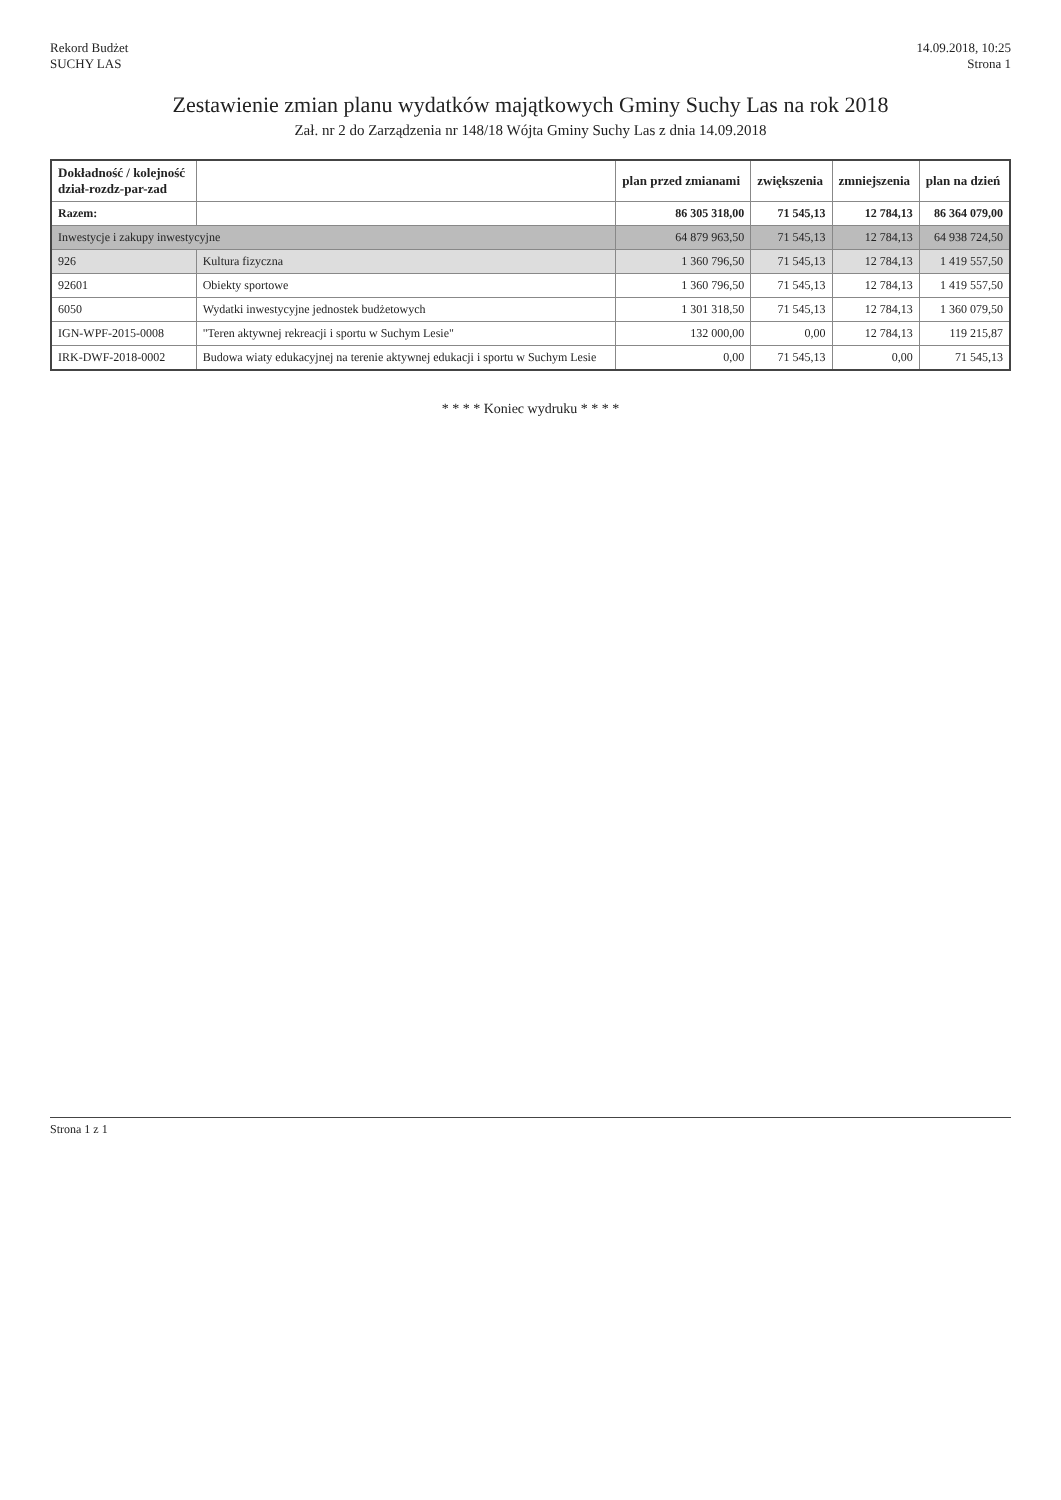Rekord Budżet
SUCHY LAS
14.09.2018, 10:25
Strona 1
Zestawienie zmian planu wydatków majątkowych Gminy Suchy Las na rok 2018
Zał. nr 2 do Zarządzenia nr 148/18 Wójta Gminy Suchy Las z dnia 14.09.2018
| Dokładność / kolejność dział-rozdz-par-zad | | plan przed zmianami | zwiększenia | zmniejszenia | plan na dzień |
| --- | --- | --- | --- | --- | --- |
| Razem: | | 86 305 318,00 | 71 545,13 | 12 784,13 | 86 364 079,00 |
| Inwestycje i zakupy inwestycyjne | | 64 879 963,50 | 71 545,13 | 12 784,13 | 64 938 724,50 |
| 926 | Kultura fizyczna | 1 360 796,50 | 71 545,13 | 12 784,13 | 1 419 557,50 |
| 92601 | Obiekty sportowe | 1 360 796,50 | 71 545,13 | 12 784,13 | 1 419 557,50 |
| 6050 | Wydatki inwestycyjne jednostek budżetowych | 1 301 318,50 | 71 545,13 | 12 784,13 | 1 360 079,50 |
| IGN-WPF-2015-0008 | "Teren aktywnej rekreacji i sportu w Suchym Lesie" | 132 000,00 | 0,00 | 12 784,13 | 119 215,87 |
| IRK-DWF-2018-0002 | Budowa wiaty edukacyjnej na terenie aktywnej edukacji i sportu w Suchym Lesie | 0,00 | 71 545,13 | 0,00 | 71 545,13 |
* * * * Koniec wydruku * * * *
Strona 1 z 1